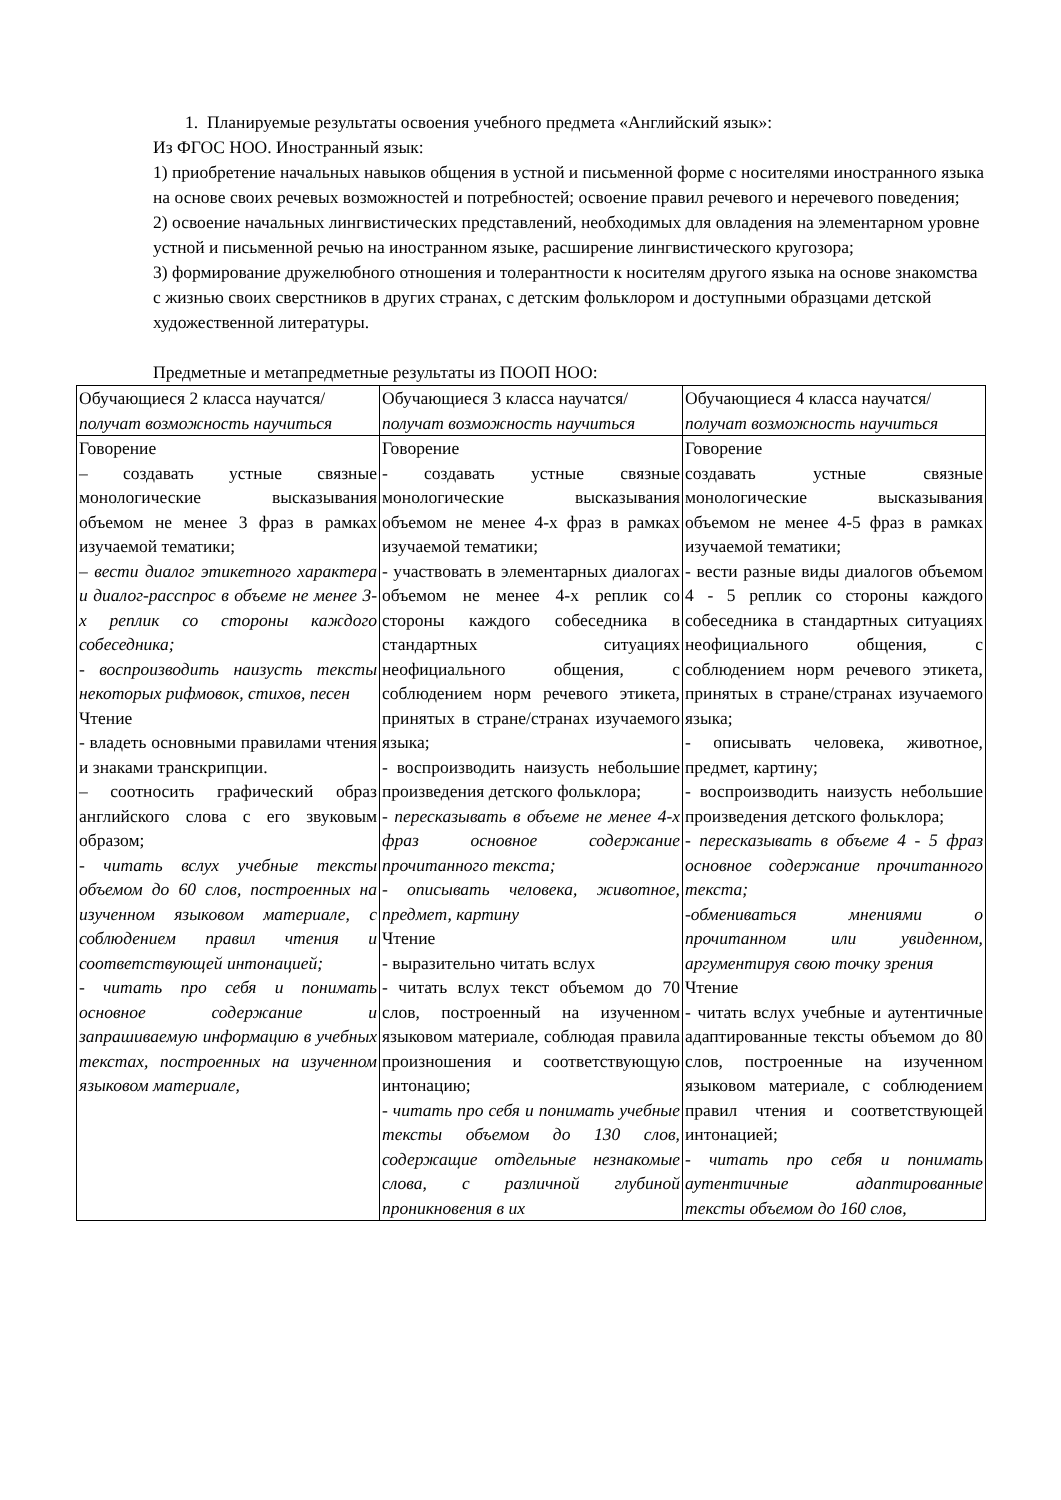1. Планируемые результаты освоения учебного предмета «Английский язык»:
Из ФГОС НОО. Иностранный язык:
1) приобретение начальных навыков общения в устной и письменной форме с носителями иностранного языка на основе своих речевых возможностей и потребностей; освоение правил речевого и неречевого поведения;
2) освоение начальных лингвистических представлений, необходимых для овладения на элементарном уровне устной и письменной речью на иностранном языке, расширение лингвистического кругозора;
3) формирование дружелюбного отношения и толерантности к носителям другого языка на основе знакомства с жизнью своих сверстников в других странах, с детским фольклором и доступными образцами детской художественной литературы.
Предметные и метапредметные результаты из ПООП НОО:
| Обучающиеся 2 класса научатся/ получат возможность научиться | Обучающиеся 3 класса научатся/ получат возможность научиться | Обучающиеся 4 класса научатся/ получат возможность научиться |
| Говорение – создавать устные связные монологические высказывания объемом не менее 3 фраз в рамках изучаемой тематики; – вести диалог этикетного характера и диалог-расспрос в объеме не менее 3-х реплик со стороны каждого собеседника; - воспроизводить наизусть тексты некоторых рифмовок, стихов, песен Чтение - владеть основными правилами чтения и знаками транскрипции. – соотносить графический образ английского слова с его звуковым образом; - читать вслух учебные тексты объемом до 60 слов, построенных на изученном языковом материале, с соблюдением правил чтения и соответствующей интонацией; - читать про себя и понимать основное содержание и запрашиваемую информацию в учебных текстах, построенных на изученном языковом материале, | Говорение - создавать устные связные монологические высказывания объемом не менее 4-х фраз в рамках изучаемой тематики; - участвовать в элементарных диалогах объемом не менее 4-х реплик со стороны каждого собеседника в стандартных ситуациях неофициального общения, с соблюдением норм речевого этикета, принятых в стране/странах изучаемого языка; - воспроизводить наизусть небольшие произведения детского фольклора; - пересказывать в объеме не менее 4-х фраз основное содержание прочитанного текста; - описывать человека, животное, предмет, картину Чтение - выразительно читать вслух - читать вслух текст объемом до 70 слов, построенный на изученном языковом материале, соблюдая правила произношения и соответствующую интонацию; - читать про себя и понимать учебные тексты объемом до 130 слов, содержащие отдельные незнакомые слова, с различной глубиной проникновения в их | Говорение создавать устные связные монологические высказывания объемом не менее 4-5 фраз в рамках изучаемой тематики; - вести разные виды диалогов объемом 4 - 5 реплик со стороны каждого собеседника в стандартных ситуациях неофициального общения, с соблюдением норм речевого этикета, принятых в стране/странах изучаемого языка; - описывать человека, животное, предмет, картину; - воспроизводить наизусть небольшие произведения детского фольклора; - пересказывать в объеме 4 - 5 фраз основное содержание прочитанного текста; -обмениваться мнениями о прочитанном или увиденном, аргументируя свою точку зрения Чтение - читать вслух учебные и аутентичные адаптированные тексты объемом до 80 слов, построенные на изученном языковом материале, с соблюдением правил чтения и соответствующей интонацией; - читать про себя и понимать аутентичные адаптированные тексты объемом до 160 слов, |